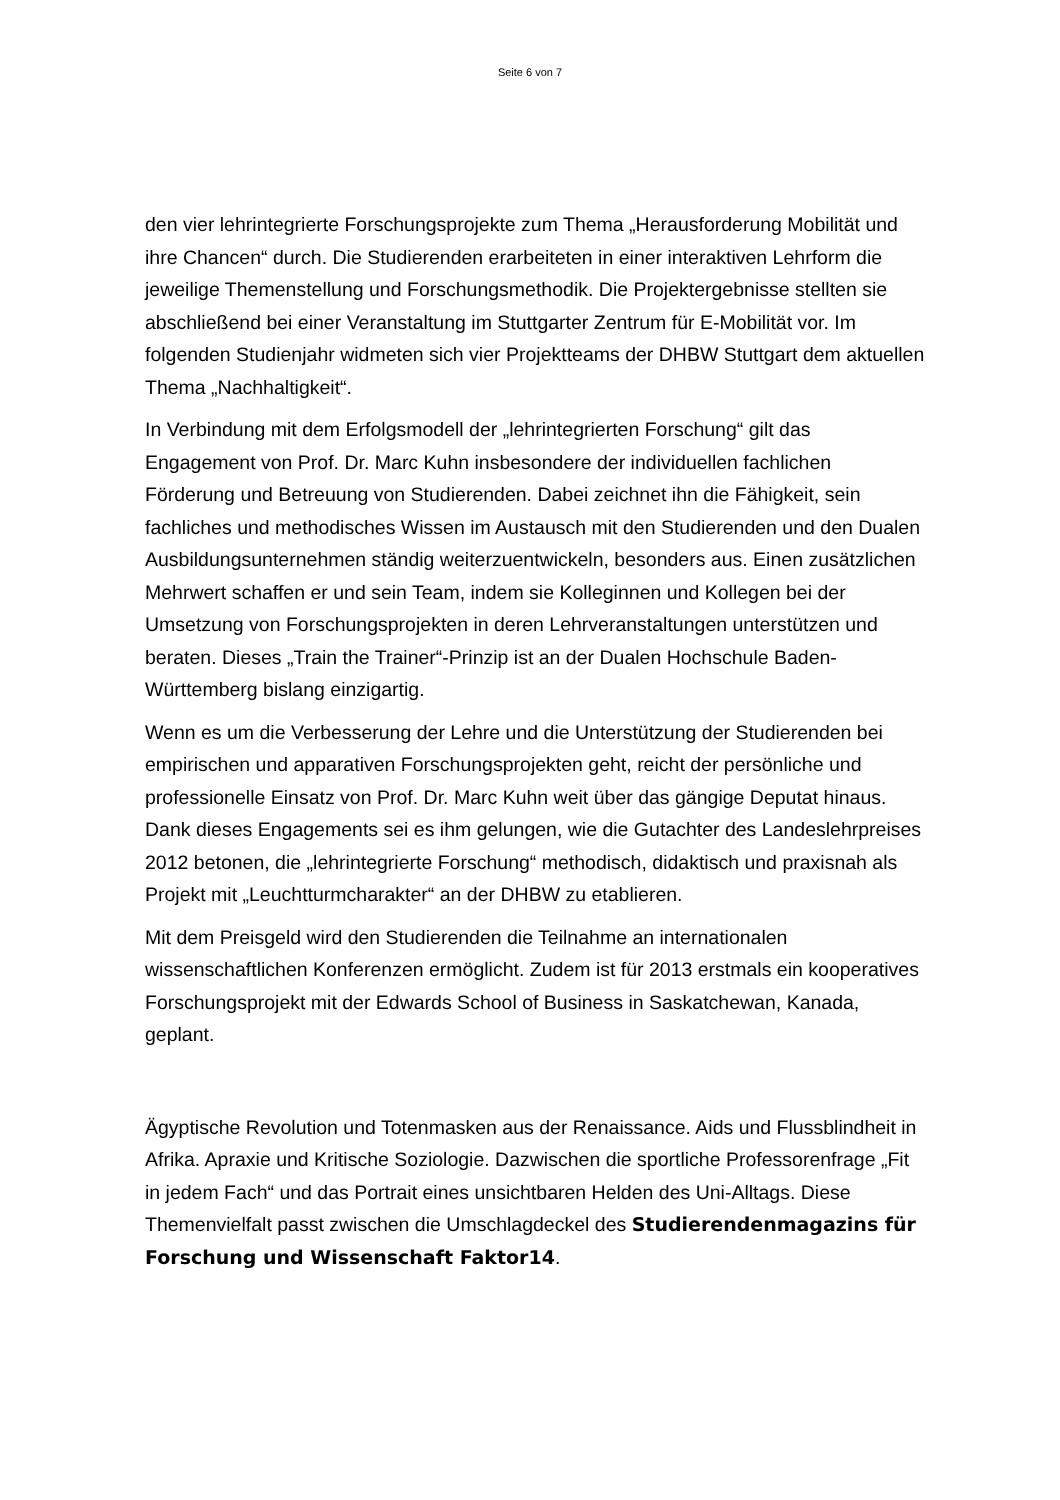Seite 6 von 7
den vier lehrintegrierte Forschungsprojekte zum Thema „Herausforderung Mobilität und ihre Chancen“ durch. Die Studierenden erarbeiteten in einer interaktiven Lehrform die jeweilige Themenstellung und Forschungsmethodik. Die Projektergebnisse stellten sie abschließend bei einer Veranstaltung im Stuttgarter Zentrum für E-Mobilität vor. Im folgenden Studienjahr widmeten sich vier Projektteams der DHBW Stuttgart dem aktuellen Thema „Nachhaltigkeit“.
In Verbindung mit dem Erfolgsmodell der „lehrintegrierten Forschung“ gilt das Engagement von Prof. Dr. Marc Kuhn insbesondere der individuellen fachlichen Förderung und Betreuung von Studierenden. Dabei zeichnet ihn die Fähigkeit, sein fachliches und methodisches Wissen im Austausch mit den Studierenden und den Dualen Ausbildungsunternehmen ständig weiterzuentwickeln, besonders aus. Einen zusätzlichen Mehrwert schaffen er und sein Team, indem sie Kolleginnen und Kollegen bei der Umsetzung von Forschungsprojekten in deren Lehrveranstaltungen unterstützen und beraten. Dieses „Train the Trainer“-Prinzip ist an der Dualen Hochschule Baden-Württemberg bislang einzigartig.
Wenn es um die Verbesserung der Lehre und die Unterstützung der Studierenden bei empirischen und apparativen Forschungsprojekten geht, reicht der persönliche und professionelle Einsatz von Prof. Dr. Marc Kuhn weit über das gängige Deputat hinaus. Dank dieses Engagements sei es ihm gelungen, wie die Gutachter des Landeslehrpreises 2012 betonen, die „lehrintegrierte Forschung“ methodisch, didaktisch und praxisnah als Projekt mit „Leuchtturmcharakter“ an der DHBW zu etablieren.
Mit dem Preisgeld wird den Studierenden die Teilnahme an internationalen wissenschaftlichen Konferenzen ermöglicht. Zudem ist für 2013 erstmals ein kooperatives Forschungsprojekt mit der Edwards School of Business in Saskatchewan, Kanada, geplant.
Ägyptische Revolution und Totenmasken aus der Renaissance. Aids und Flussblindheit in Afrika. Apraxie und Kritische Soziologie. Dazwischen die sportliche Professorenfrage „Fit in jedem Fach“ und das Portrait eines unsichtbaren Helden des Uni-Alltags. Diese Themenvielfalt passt zwischen die Umschlagdeckel des Studierendenmagazins für Forschung und Wissenschaft Faktor14.